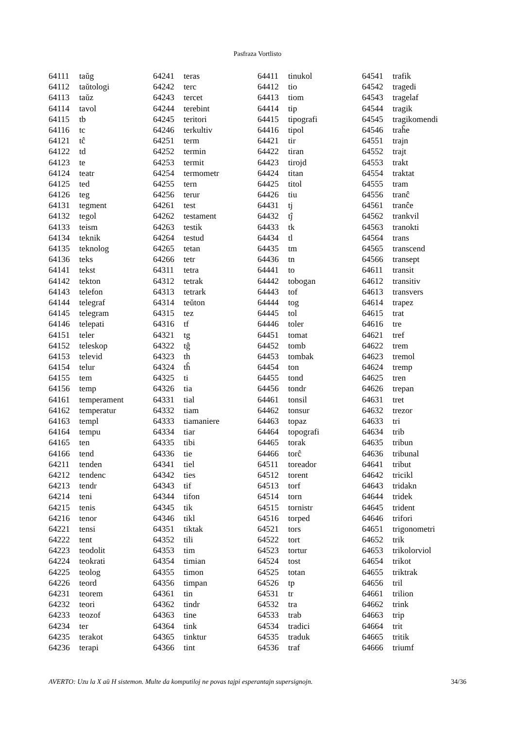Pasfraza Vortlisto
| 64111 | taŭg |
| 64112 | taŭtologi |
| 64113 | taŭz |
| 64114 | tavol |
| 64115 | tb |
| 64116 | tc |
| 64121 | tĉ |
| 64122 | td |
| 64123 | te |
| 64124 | teatr |
| 64125 | ted |
| 64126 | teg |
| 64131 | tegment |
| 64132 | tegol |
| 64133 | teism |
| 64134 | teknik |
| 64135 | teknolog |
| 64136 | teks |
| 64141 | tekst |
| 64142 | tekton |
| 64143 | telefon |
| 64144 | telegraf |
| 64145 | telegram |
| 64146 | telepati |
| 64151 | teler |
| 64152 | teleskop |
| 64153 | televid |
| 64154 | telur |
| 64155 | tem |
| 64156 | temp |
| 64161 | temperament |
| 64162 | temperatur |
| 64163 | templ |
| 64164 | tempu |
| 64165 | ten |
| 64166 | tend |
| 64211 | tenden |
| 64212 | tendenc |
| 64213 | tendr |
| 64214 | teni |
| 64215 | tenis |
| 64216 | tenor |
| 64221 | tensi |
| 64222 | tent |
| 64223 | teodolit |
| 64224 | teokrati |
| 64225 | teolog |
| 64226 | teord |
| 64231 | teorem |
| 64232 | teori |
| 64233 | teozof |
| 64234 | ter |
| 64235 | terakot |
| 64236 | terapi |
| 64241 | teras |
| 64242 | terc |
| 64243 | tercet |
| 64244 | terebint |
| 64245 | teritori |
| 64246 | terkultiv |
| 64251 | term |
| 64252 | termin |
| 64253 | termit |
| 64254 | termometr |
| 64255 | tern |
| 64256 | terur |
| 64261 | test |
| 64262 | testament |
| 64263 | testik |
| 64264 | testud |
| 64265 | tetan |
| 64266 | tetr |
| 64311 | tetra |
| 64312 | tetrak |
| 64313 | tetrark |
| 64314 | teŭton |
| 64315 | tez |
| 64316 | tf |
| 64321 | tg |
| 64322 | tĝ |
| 64323 | th |
| 64324 | tĥ |
| 64325 | ti |
| 64326 | tia |
| 64331 | tial |
| 64332 | tiam |
| 64333 | tiamaniere |
| 64334 | tiar |
| 64335 | tibi |
| 64336 | tie |
| 64341 | tiel |
| 64342 | ties |
| 64343 | tif |
| 64344 | tifon |
| 64345 | tik |
| 64346 | tikl |
| 64351 | tiktak |
| 64352 | tili |
| 64353 | tim |
| 64354 | timian |
| 64355 | timon |
| 64356 | timpan |
| 64361 | tin |
| 64362 | tindr |
| 64363 | tine |
| 64364 | tink |
| 64365 | tinktur |
| 64366 | tint |
| 64411 | tinukol |
| 64412 | tio |
| 64413 | tiom |
| 64414 | tip |
| 64415 | tipografi |
| 64416 | tipol |
| 64421 | tir |
| 64422 | tiran |
| 64423 | tirojd |
| 64424 | titan |
| 64425 | titol |
| 64426 | tiu |
| 64431 | tj |
| 64432 | tĵ |
| 64433 | tk |
| 64434 | tl |
| 64435 | tm |
| 64436 | tn |
| 64441 | to |
| 64442 | tobogan |
| 64443 | tof |
| 64444 | tog |
| 64445 | tol |
| 64446 | toler |
| 64451 | tomat |
| 64452 | tomb |
| 64453 | tombak |
| 64454 | ton |
| 64455 | tond |
| 64456 | tondr |
| 64461 | tonsil |
| 64462 | tonsur |
| 64463 | topaz |
| 64464 | topografi |
| 64465 | torak |
| 64466 | torĉ |
| 64511 | toreador |
| 64512 | torent |
| 64513 | torf |
| 64514 | torn |
| 64515 | tornistr |
| 64516 | torped |
| 64521 | tors |
| 64522 | tort |
| 64523 | tortur |
| 64524 | tost |
| 64525 | totan |
| 64526 | tp |
| 64531 | tr |
| 64532 | tra |
| 64533 | trab |
| 64534 | tradici |
| 64535 | traduk |
| 64536 | traf |
| 64541 | trafik |
| 64542 | tragedi |
| 64543 | tragelaf |
| 64544 | tragik |
| 64545 | tragikomendi |
| 64546 | traĥe |
| 64551 | trajn |
| 64552 | trajt |
| 64553 | trakt |
| 64554 | traktat |
| 64555 | tram |
| 64556 | tranĉ |
| 64561 | tranĉe |
| 64562 | trankvil |
| 64563 | tranokti |
| 64564 | trans |
| 64565 | transcend |
| 64566 | transept |
| 64611 | transit |
| 64612 | transitiv |
| 64613 | transvers |
| 64614 | trapez |
| 64615 | trat |
| 64616 | tre |
| 64621 | tref |
| 64622 | trem |
| 64623 | tremol |
| 64624 | tremp |
| 64625 | tren |
| 64626 | trepan |
| 64631 | tret |
| 64632 | trezor |
| 64633 | tri |
| 64634 | trib |
| 64635 | tribun |
| 64636 | tribunal |
| 64641 | tribut |
| 64642 | tricikl |
| 64643 | tridakn |
| 64644 | tridek |
| 64645 | trident |
| 64646 | trifori |
| 64651 | trigonometri |
| 64652 | trik |
| 64653 | trikolorviol |
| 64654 | trikot |
| 64655 | triktrak |
| 64656 | tril |
| 64661 | trilion |
| 64662 | trink |
| 64663 | trip |
| 64664 | trit |
| 64665 | tritik |
| 64666 | triumf |
AVERTO: Uzu la X aŭ H sistemon. Multe da komputiloj ne povas tajpi esperantajn supersignojn. 34/36